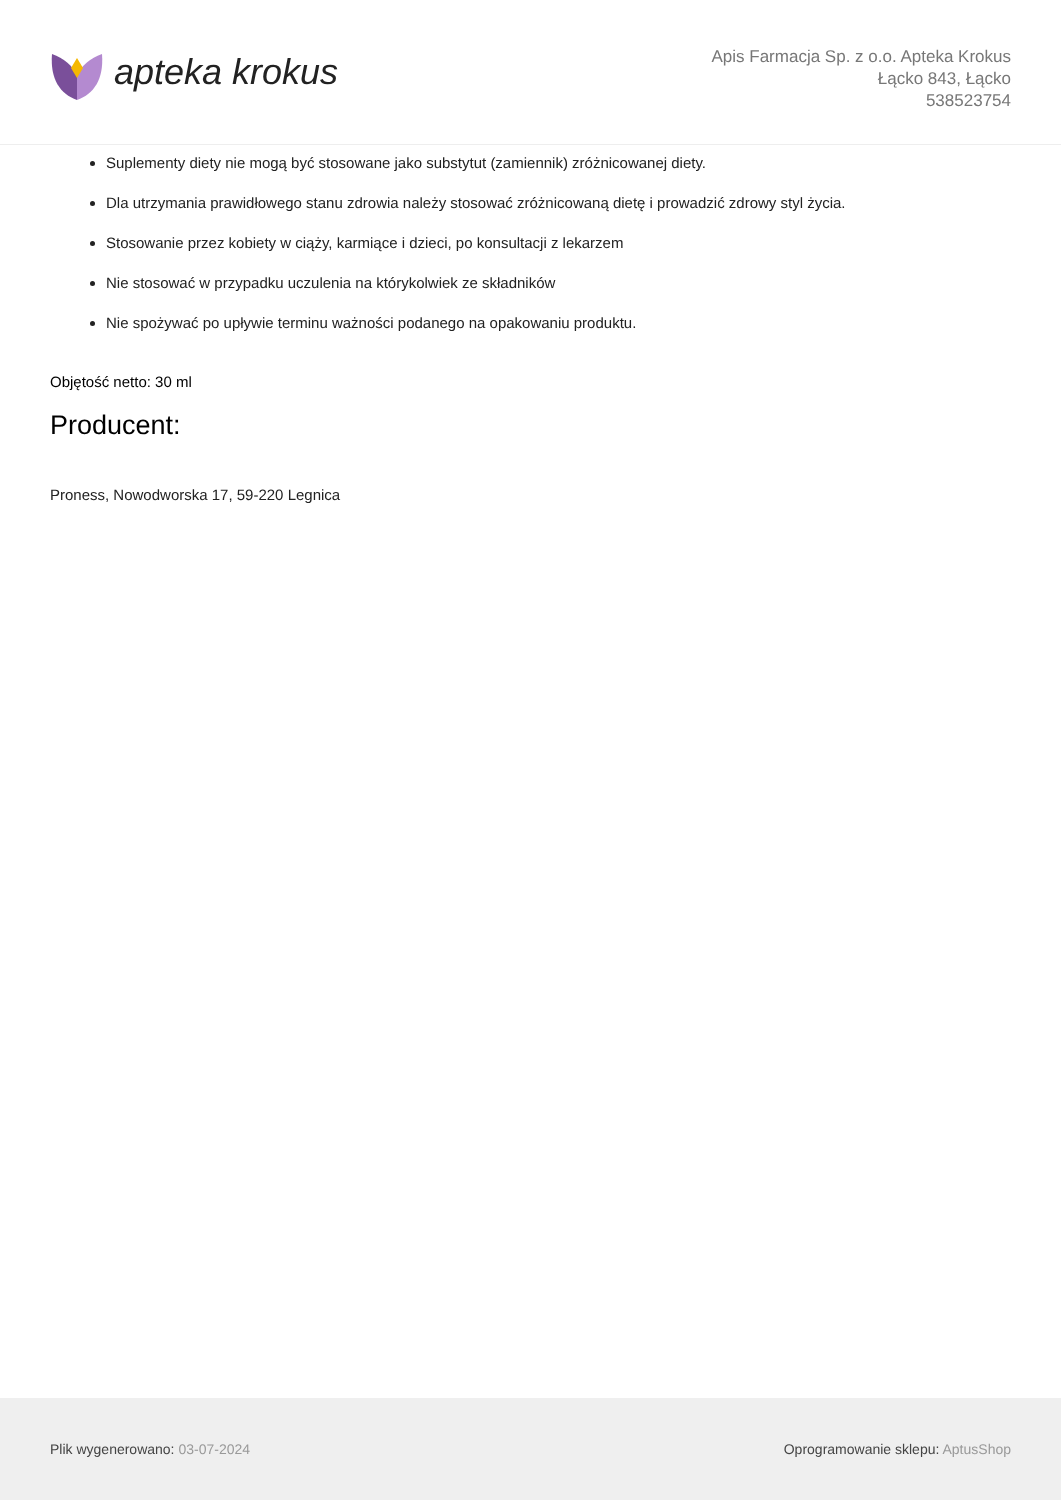apteka krokus
Apis Farmacja Sp. z o.o. Apteka Krokus
Łącko 843, Łącko
538523754
Suplementy diety nie mogą być stosowane jako substytut (zamiennik) zróżnicowanej diety.
Dla utrzymania prawidłowego stanu zdrowia należy stosować zróżnicowaną dietę i prowadzić zdrowy styl życia.
Stosowanie przez kobiety w ciąży, karmiące i dzieci, po konsultacji z lekarzem
Nie stosować w przypadku uczulenia na którykolwiek ze składników
Nie spożywać po upływie terminu ważności podanego na opakowaniu produktu.
Objętość netto: 30 ml
Producent:
Proness, Nowodworska 17, 59-220 Legnica
Plik wygenerowano: 03-07-2024
Oprogramowanie sklepu: AptusShop